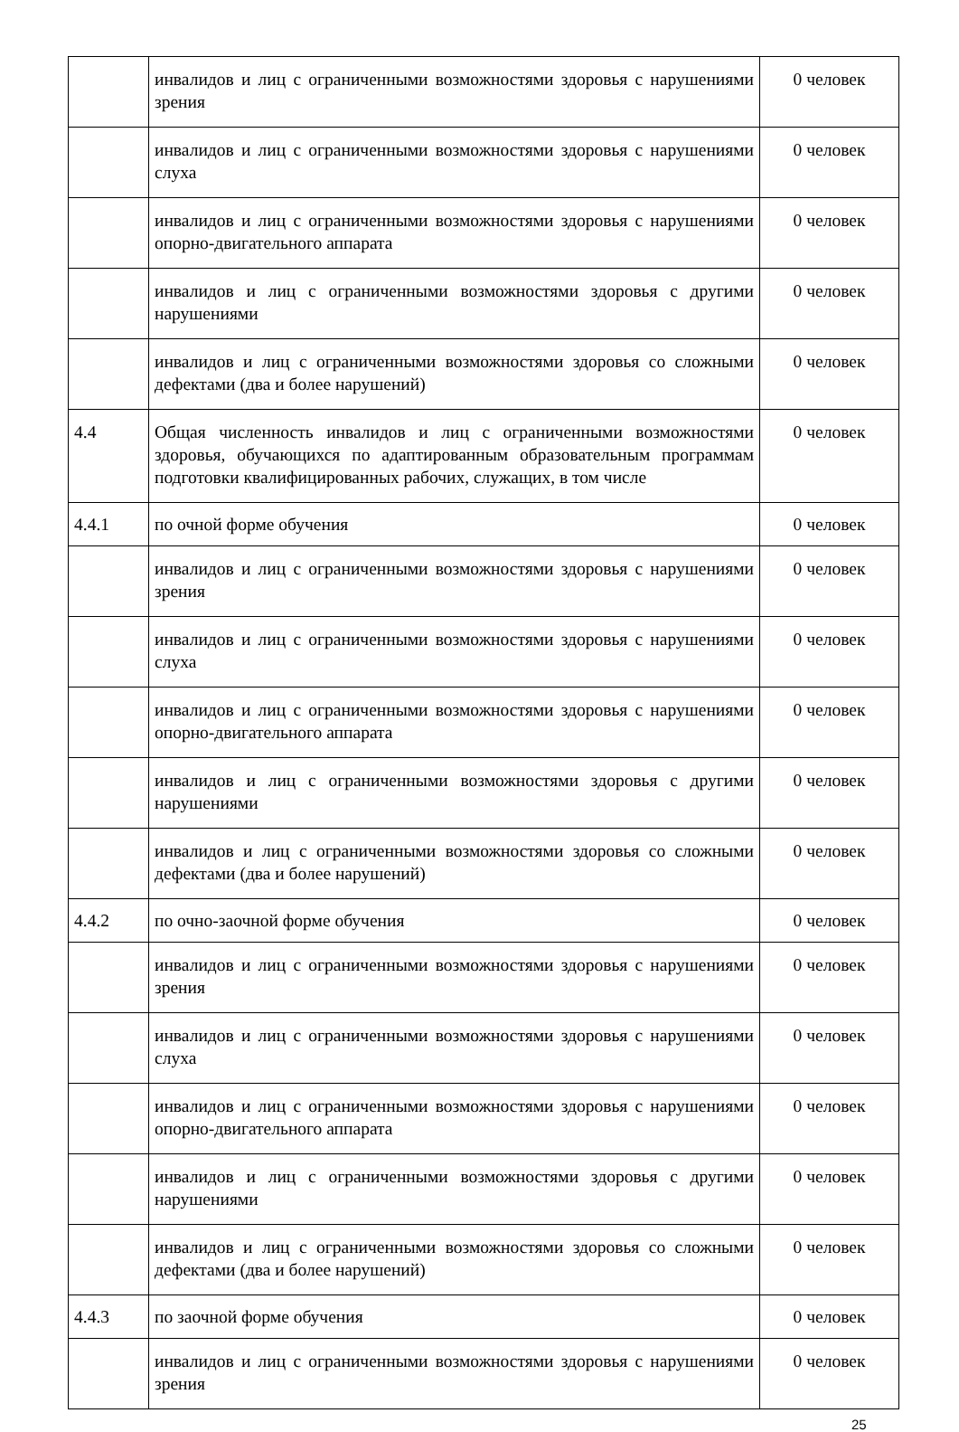| | инвалидов и лиц с ограниченными возможностями здоровья с нарушениями зрения | 0 человек |
| | инвалидов и лиц с ограниченными возможностями здоровья с нарушениями слуха | 0 человек |
| | инвалидов и лиц с ограниченными возможностями здоровья с нарушениями опорно-двигательного аппарата | 0 человек |
| | инвалидов и лиц с ограниченными возможностями здоровья с другими нарушениями | 0 человек |
| | инвалидов и лиц с ограниченными возможностями здоровья со сложными дефектами (два и более нарушений) | 0 человек |
| 4.4 | Общая численность инвалидов и лиц с ограниченными возможностями здоровья, обучающихся по адаптированным образовательным программам подготовки квалифицированных рабочих, служащих, в том числе | 0 человек |
| 4.4.1 | по очной форме обучения | 0 человек |
| | инвалидов и лиц с ограниченными возможностями здоровья с нарушениями зрения | 0 человек |
| | инвалидов и лиц с ограниченными возможностями здоровья с нарушениями слуха | 0 человек |
| | инвалидов и лиц с ограниченными возможностями здоровья с нарушениями опорно-двигательного аппарата | 0 человек |
| | инвалидов и лиц с ограниченными возможностями здоровья с другими нарушениями | 0 человек |
| | инвалидов и лиц с ограниченными возможностями здоровья со сложными дефектами (два и более нарушений) | 0 человек |
| 4.4.2 | по очно-заочной форме обучения | 0 человек |
| | инвалидов и лиц с ограниченными возможностями здоровья с нарушениями зрения | 0 человек |
| | инвалидов и лиц с ограниченными возможностями здоровья с нарушениями слуха | 0 человек |
| | инвалидов и лиц с ограниченными возможностями здоровья с нарушениями опорно-двигательного аппарата | 0 человек |
| | инвалидов и лиц с ограниченными возможностями здоровья с другими нарушениями | 0 человек |
| | инвалидов и лиц с ограниченными возможностями здоровья со сложными дефектами (два и более нарушений) | 0 человек |
| 4.4.3 | по заочной форме обучения | 0 человек |
| | инвалидов и лиц с ограниченными возможностями здоровья с нарушениями зрения | 0 человек |
25